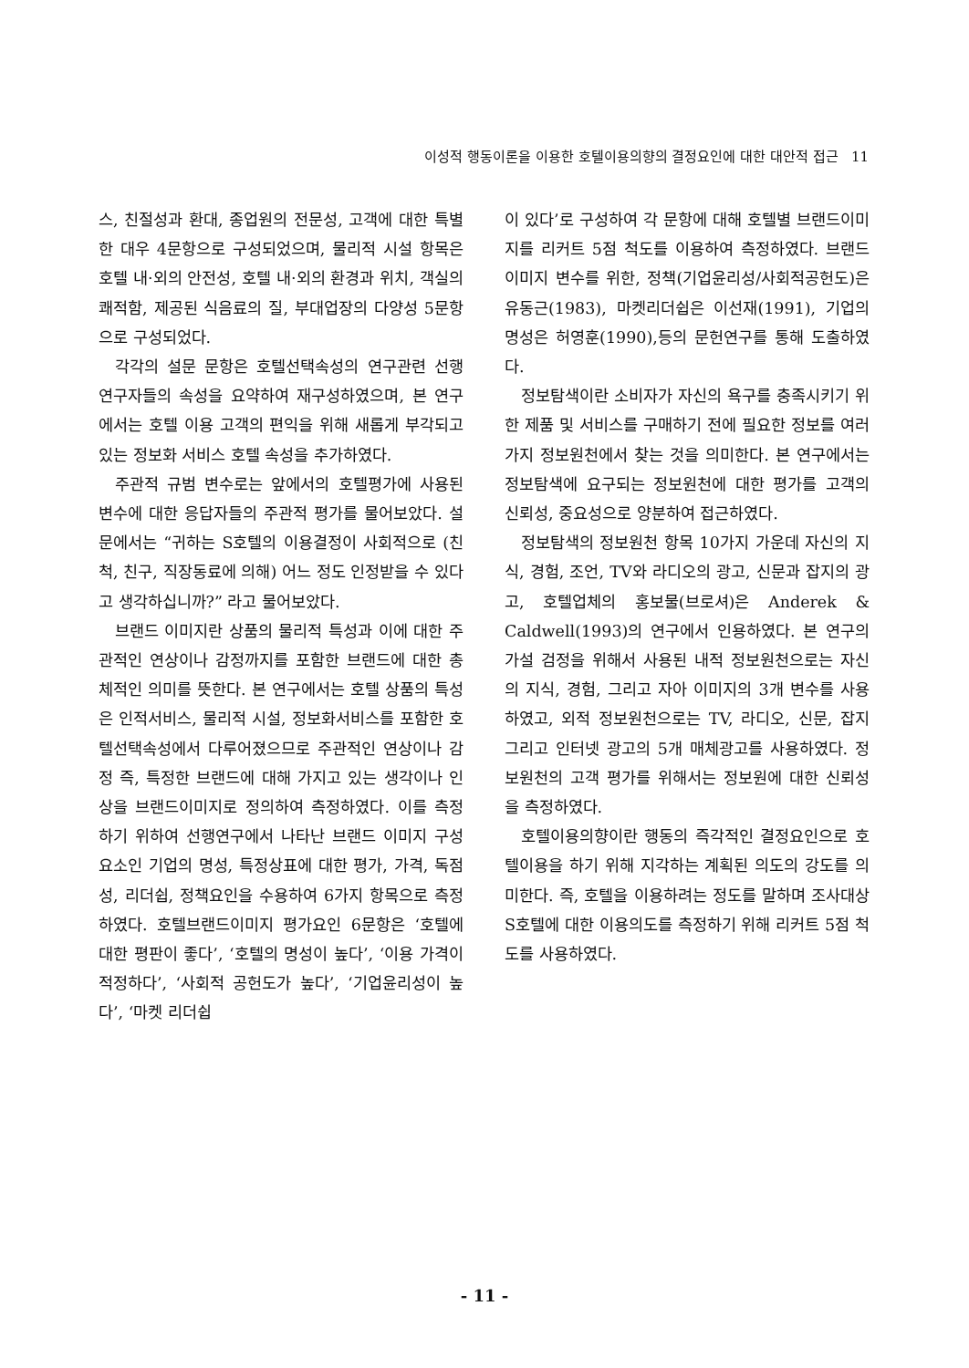이성적 행동이론을 이용한 호텔이용의향의 결정요인에 대한 대안적 접근 11
스, 친절성과 환대, 종업원의 전문성, 고객에 대한 특별한 대우 4문항으로 구성되었으며, 물리적 시설 항목은 호텔 내·외의 안전성, 호텔 내·외의 환경과 위치, 객실의 쾌적함, 제공된 식음료의 질, 부대업장의 다양성 5문항으로 구성되었다.
각각의 설문 문항은 호텔선택속성의 연구관련 선행 연구자들의 속성을 요약하여 재구성하였으며, 본 연구에서는 호텔 이용 고객의 편익을 위해 새롭게 부각되고 있는 정보화 서비스 호텔 속성을 추가하였다.
주관적 규범 변수로는 앞에서의 호텔평가에 사용된 변수에 대한 응답자들의 주관적 평가를 물어보았다. 설문에서는 “귀하는 S호텔의 이용결정이 사회적으로 (친척, 친구, 직장동료에 의해) 어느 정도 인정받을 수 있다고 생각하십니까?” 라고 물어보았다.
브랜드 이미지란 상품의 물리적 특성과 이에 대한 주관적인 연상이나 감정까지를 포함한 브랜드에 대한 총체적인 의미를 뜻한다. 본 연구에서는 호텔 상품의 특성은 인적서비스, 물리적 시설, 정보화서비스를 포함한 호텔선택속성에서 다루어졌으므로 주관적인 연상이나 감정 즉, 특정한 브랜드에 대해 가지고 있는 생각이나 인상을 브랜드이미지로 정의하여 측정하였다. 이를 측정하기 위하여 선행연구에서 나타난 브랜드 이미지 구성요소인 기업의 명성, 특정상표에 대한 평가, 가격, 독점성, 리더쉽, 정책요인을 수용하여 6가지 항목으로 측정하였다. 호텔브랜드이미지 평가요인 6문항은 ‘호텔에 대한 평판이 좋다’, ‘호텔의 명성이 높다’, ‘이용 가격이 적정하다’, ‘사회적 공헌도가 높다’, ‘기업윤리성이 높다’, ‘마켓 리더쉽
이 있다’로 구성하여 각 문항에 대해 호텔별 브랜드이미지를 리커트 5점 척도를 이용하여 측정하였다. 브랜드이미지 변수를 위한, 정책(기업윤리성/사회적공헌도)은 유동근(1983), 마켓리더쉽은 이선재(1991), 기업의 명성은 허영훈(1990),등의 문헌연구를 통해 도출하였다.
정보탐색이란 소비자가 자신의 욕구를 충족시키기 위한 제품 및 서비스를 구매하기 전에 필요한 정보를 여러 가지 정보원천에서 찾는 것을 의미한다. 본 연구에서는 정보탐색에 요구되는 정보원천에 대한 평가를 고객의 신뢰성, 중요성으로 양분하여 접근하였다.
정보탐색의 정보원천 항목 10가지 가운데 자신의 지식, 경험, 조언, TV와 라디오의 광고, 신문과 잡지의 광고, 호텔업체의 홍보물(브로셔)은 Anderek & Caldwell(1993)의 연구에서 인용하였다. 본 연구의 가설 검정을 위해서 사용된 내적 정보원천으로는 자신의 지식, 경험, 그리고 자아 이미지의 3개 변수를 사용하였고, 외적 정보원천으로는 TV, 라디오, 신문, 잡지 그리고 인터넷 광고의 5개 매체광고를 사용하였다. 정보원천의 고객 평가를 위해서는 정보원에 대한 신뢰성을 측정하였다.
호텔이용의향이란 행동의 즉각적인 결정요인으로 호텔이용을 하기 위해 지각하는 계획된 의도의 강도를 의미한다. 즉, 호텔을 이용하려는 정도를 말하며 조사대상 S호텔에 대한 이용의도를 측정하기 위해 리커트 5점 척도를 사용하였다.
- 11 -